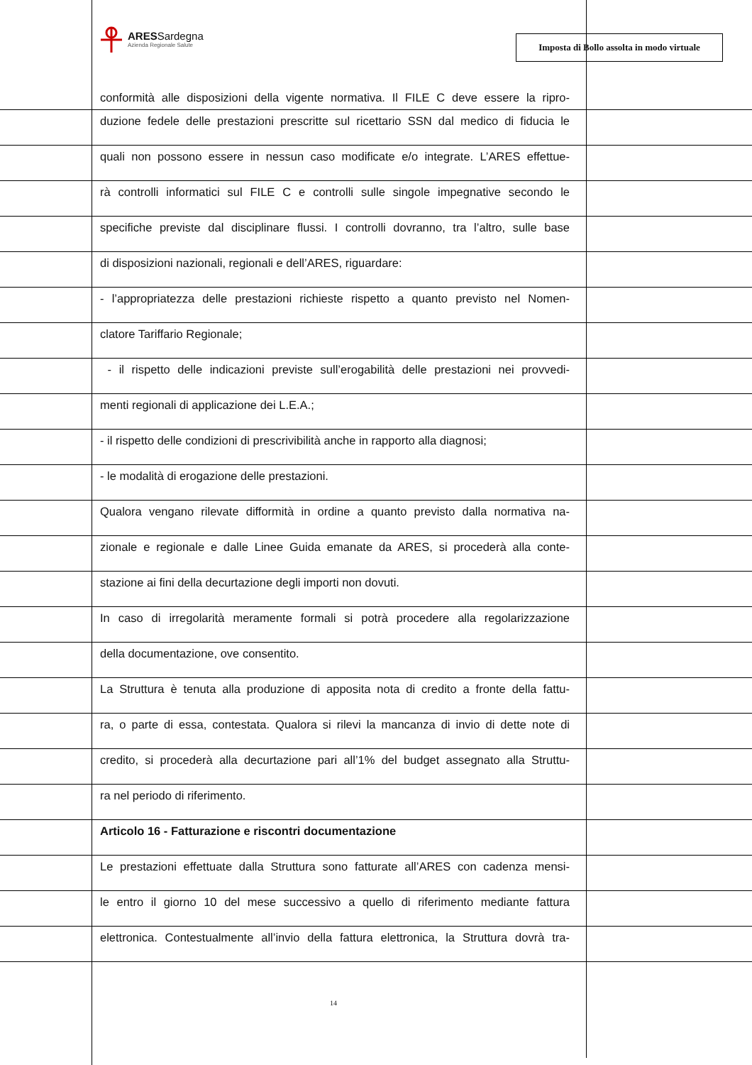ARESSardegna
Azienda Regionale Salute
Imposta di Bollo assolta in modo virtuale
conformità alle disposizioni della vigente normativa. Il FILE C deve essere la ripro-
duzione fedele delle prestazioni prescritte sul ricettario SSN dal medico di fiducia le
quali non possono essere in nessun caso modificate e/o integrate. L’ARES effettue-
rà controlli informatici sul FILE C e controlli sulle singole impegnative secondo le
specifiche previste dal disciplinare flussi. I controlli dovranno, tra l’altro, sulle base
di disposizioni nazionali, regionali e dell’ARES, riguardare:
- l’appropriatezza delle prestazioni richieste rispetto a quanto previsto nel Nomen-
clatore Tariffario Regionale;
- il rispetto delle indicazioni previste sull’erogabilità delle prestazioni nei provvedi-
menti regionali di applicazione dei L.E.A.;
- il rispetto delle condizioni di prescrivibilità anche in rapporto alla diagnosi;
- le modalità di erogazione delle prestazioni.
Qualora vengano rilevate difformità in ordine a quanto previsto dalla normativa na-
zionale e regionale e dalle Linee Guida emanate da ARES, si procederà alla conte-
stazione ai fini della decurtazione degli importi non dovuti.
In caso di irregolarità meramente formali si potrà procedere alla regolarizzazione
della documentazione, ove consentito.
La Struttura è tenuta alla produzione di apposita nota di credito a fronte della fattu-
ra, o parte di essa, contestata. Qualora si rilevi la mancanza di invio di dette note di
credito, si procederà alla decurtazione pari all’1% del budget assegnato alla Struttu-
ra nel periodo di riferimento.
Articolo 16 - Fatturazione e riscontri documentazione
Le prestazioni effettuate dalla Struttura sono fatturate all’ARES con cadenza mensi-
le entro il giorno 10 del mese successivo a quello di riferimento mediante fattura
elettronica. Contestualmente all’invio della fattura elettronica, la Struttura dovrà tra-
14